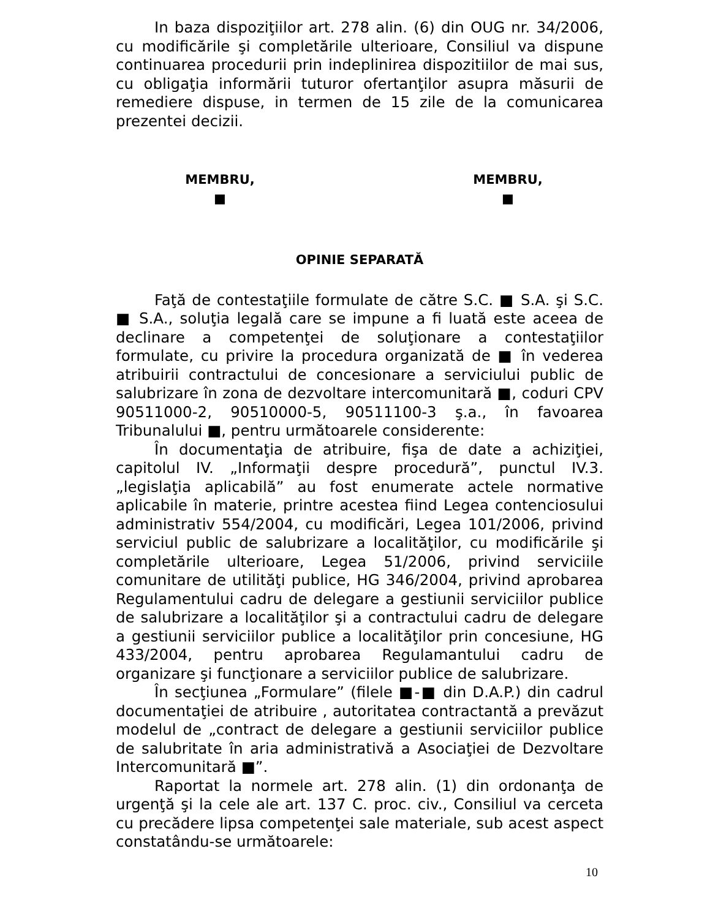In baza dispoziţiilor art. 278 alin. (6) din OUG nr. 34/2006, cu modificările şi completările ulterioare, Consiliul va dispune continuarea procedurii prin indeplinirea dispozitiilor de mai sus, cu obligaţia informării tuturor ofertanţilor asupra măsurii de remediere dispuse, in termen de 15 zile de la comunicarea prezentei decizii.
MEMBRU,
■
MEMBRU,
■
OPINIE SEPARATĂ
Faţă de contestaţiile formulate de către S.C. ■ S.A. şi S.C. ■ S.A., soluţia legală care se impune a fi luată este aceea de declinare a competenţei de soluţionare a contestaţiilor formulate, cu privire la procedura organizată de ■ în vederea atribuirii contractului de concesionare a serviciului public de salubrizare în zona de dezvoltare intercomunitară ■, coduri CPV 90511000-2, 90510000-5, 90511100-3 ş.a., în favoarea Tribunalului ■, pentru următoarele considerente:
În documentaţia de atribuire, fişa de date a achiziţiei, capitolul IV. „Informaţii despre procedură”, punctul IV.3. „legislaţia aplicabilă” au fost enumerate actele normative aplicabile în materie, printre acestea fiind Legea contenciosului administrativ 554/2004, cu modificări, Legea 101/2006, privind serviciul public de salubrizare a localităţilor, cu modificările şi completările ulterioare, Legea 51/2006, privind serviciile comunitare de utilităţi publice, HG 346/2004, privind aprobarea Regulamentului cadru de delegare a gestiunii serviciilor publice de salubrizare a localităţilor şi a contractului cadru de delegare a gestiunii serviciilor publice a localităţilor prin concesiune, HG 433/2004, pentru aprobarea Regulamantului cadru de organizare şi funcţionare a serviciilor publice de salubrizare.
În secţiunea „Formulare” (filele ■-■ din D.A.P.) din cadrul documentaţiei de atribuire , autoritatea contractantă a prevăzut modelul de „contract de delegare a gestiunii serviciilor publice de salubritate în aria administrativă a Asociaţiei de Dezvoltare Intercomunitară ■”.
Raportat la normele art. 278 alin. (1) din ordonanţa de urgenţă şi la cele ale art. 137 C. proc. civ., Consiliul va cerceta cu precădere lipsa competenţei sale materiale, sub acest aspect constatându-se următoarele:
10